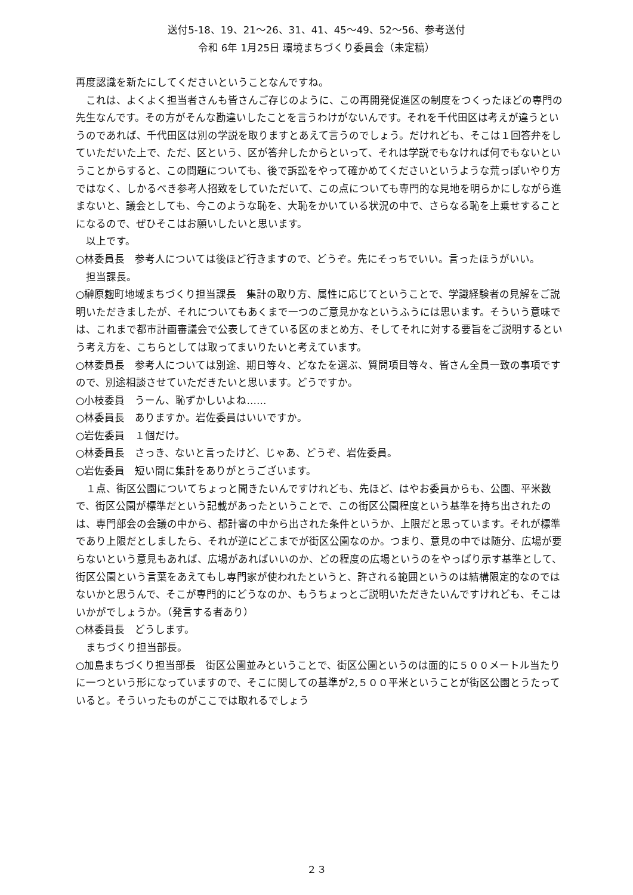送付5-18、19、21～26、31、41、45～49、52～56、参考送付
令和 6年 1月25日 環境まちづくり委員会（未定稿）
再度認識を新たにしてくださいということなんですね。
　これは、よくよく担当者さんも皆さんご存じのように、この再開発促進区の制度をつくったほどの専門の先生なんです。その方がそんな勘違いしたことを言うわけがないんです。それを千代田区は考えが違うというのであれば、千代田区は別の学説を取りますとあえて言うのでしょう。だけれども、そこは１回答弁をしていただいた上で、ただ、区という、区が答弁したからといって、それは学説でもなければ何でもないということからすると、この問題についても、後で訴訟をやって確かめてくださいというような荒っぽいやり方ではなく、しかるべき参考人招致をしていただいて、この点についても専門的な見地を明らかにしながら進まないと、議会としても、今このような恥を、大恥をかいている状況の中で、さらなる恥を上乗せすることになるので、ぜひそこはお願いしたいと思います。
　以上です。
○林委員長　参考人については後ほど行きますので、どうぞ。先にそっちでいい。言ったほうがいい。
　担当課長。
○榊原麹町地域まちづくり担当課長　集計の取り方、属性に応じてということで、学識経験者の見解をご説明いただきましたが、それについてもあくまで一つのご意見かなというふうには思います。そういう意味では、これまで都市計画審議会で公表してきている区のまとめ方、そしてそれに対する要旨をご説明するという考え方を、こちらとしては取ってまいりたいと考えています。
○林委員長　参考人については別途、期日等々、どなたを選ぶ、質問項目等々、皆さん全員一致の事項ですので、別途相談させていただきたいと思います。どうですか。
○小枝委員　うーん、恥ずかしいよね……
○林委員長　ありますか。岩佐委員はいいですか。
○岩佐委員　１個だけ。
○林委員長　さっき、ないと言ったけど、じゃあ、どうぞ、岩佐委員。
○岩佐委員　短い間に集計をありがとうございます。
　１点、街区公園についてちょっと聞きたいんですけれども、先ほど、はやお委員からも、公園、平米数で、街区公園が標準だという記載があったということで、この街区公園程度という基準を持ち出されたのは、専門部会の会議の中から、都計審の中から出された条件というか、上限だと思っています。それが標準であり上限だとしましたら、それが逆にどこまでが街区公園なのか。つまり、意見の中では随分、広場が要らないという意見もあれば、広場があればいいのか、どの程度の広場というのをやっぱり示す基準として、街区公園という言葉をあえてもし専門家が使われたというと、許される範囲というのは結構限定的なのではないかと思うんで、そこが専門的にどうなのか、もうちょっとご説明いただきたいんですけれども、そこはいかがでしょうか。（発言する者あり）
○林委員長　どうします。
　まちづくり担当部長。
○加島まちづくり担当部長　街区公園並みということで、街区公園というのは面的に５００メートル当たりに一つという形になっていますので、そこに関しての基準が2,５００平米ということが街区公園とうたっていると。そういったものがここでは取れるでしょう
２３